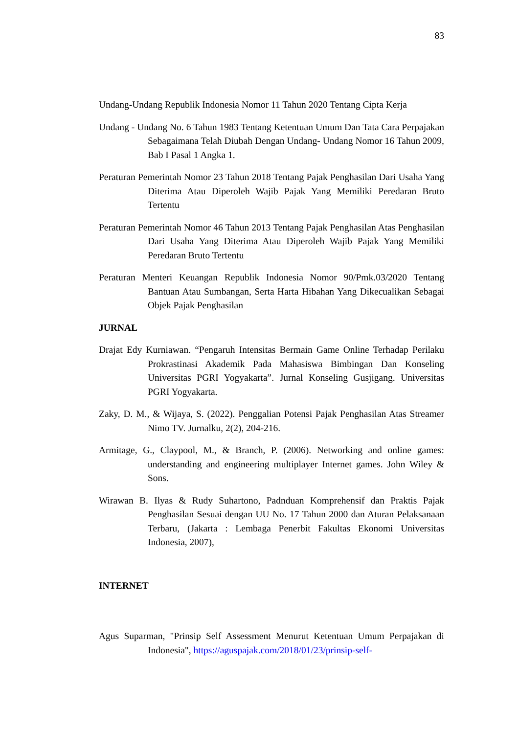83
Undang-Undang Republik Indonesia Nomor 11 Tahun 2020 Tentang Cipta Kerja
Undang - Undang No. 6 Tahun 1983 Tentang Ketentuan Umum Dan Tata Cara Perpajakan Sebagaimana Telah Diubah Dengan Undang- Undang Nomor 16 Tahun 2009, Bab I Pasal 1 Angka 1.
Peraturan Pemerintah Nomor 23 Tahun 2018 Tentang Pajak Penghasilan Dari Usaha Yang Diterima Atau Diperoleh Wajib Pajak Yang Memiliki Peredaran Bruto Tertentu
Peraturan Pemerintah Nomor 46 Tahun 2013 Tentang Pajak Penghasilan Atas Penghasilan Dari Usaha Yang Diterima Atau Diperoleh Wajib Pajak Yang Memiliki Peredaran Bruto Tertentu
Peraturan Menteri Keuangan Republik Indonesia Nomor 90/Pmk.03/2020 Tentang Bantuan Atau Sumbangan, Serta Harta Hibahan Yang Dikecualikan Sebagai Objek Pajak Penghasilan
JURNAL
Drajat Edy Kurniawan. “Pengaruh Intensitas Bermain Game Online Terhadap Perilaku Prokrastinasi Akademik Pada Mahasiswa Bimbingan Dan Konseling Universitas PGRI Yogyakarta”. Jurnal Konseling Gusjigang. Universitas PGRI Yogyakarta.
Zaky, D. M., & Wijaya, S. (2022). Penggalian Potensi Pajak Penghasilan Atas Streamer Nimo TV. Jurnalku, 2(2), 204-216.
Armitage, G., Claypool, M., & Branch, P. (2006). Networking and online games: understanding and engineering multiplayer Internet games. John Wiley & Sons.
Wirawan B. Ilyas & Rudy Suhartono, Padnduan Komprehensif dan Praktis Pajak Penghasilan Sesuai dengan UU No. 17 Tahun 2000 dan Aturan Pelaksanaan Terbaru, (Jakarta : Lembaga Penerbit Fakultas Ekonomi Universitas Indonesia, 2007),
INTERNET
Agus Suparman, "Prinsip Self Assessment Menurut Ketentuan Umum Perpajakan di Indonesia", https://aguspajak.com/2018/01/23/prinsip-self-